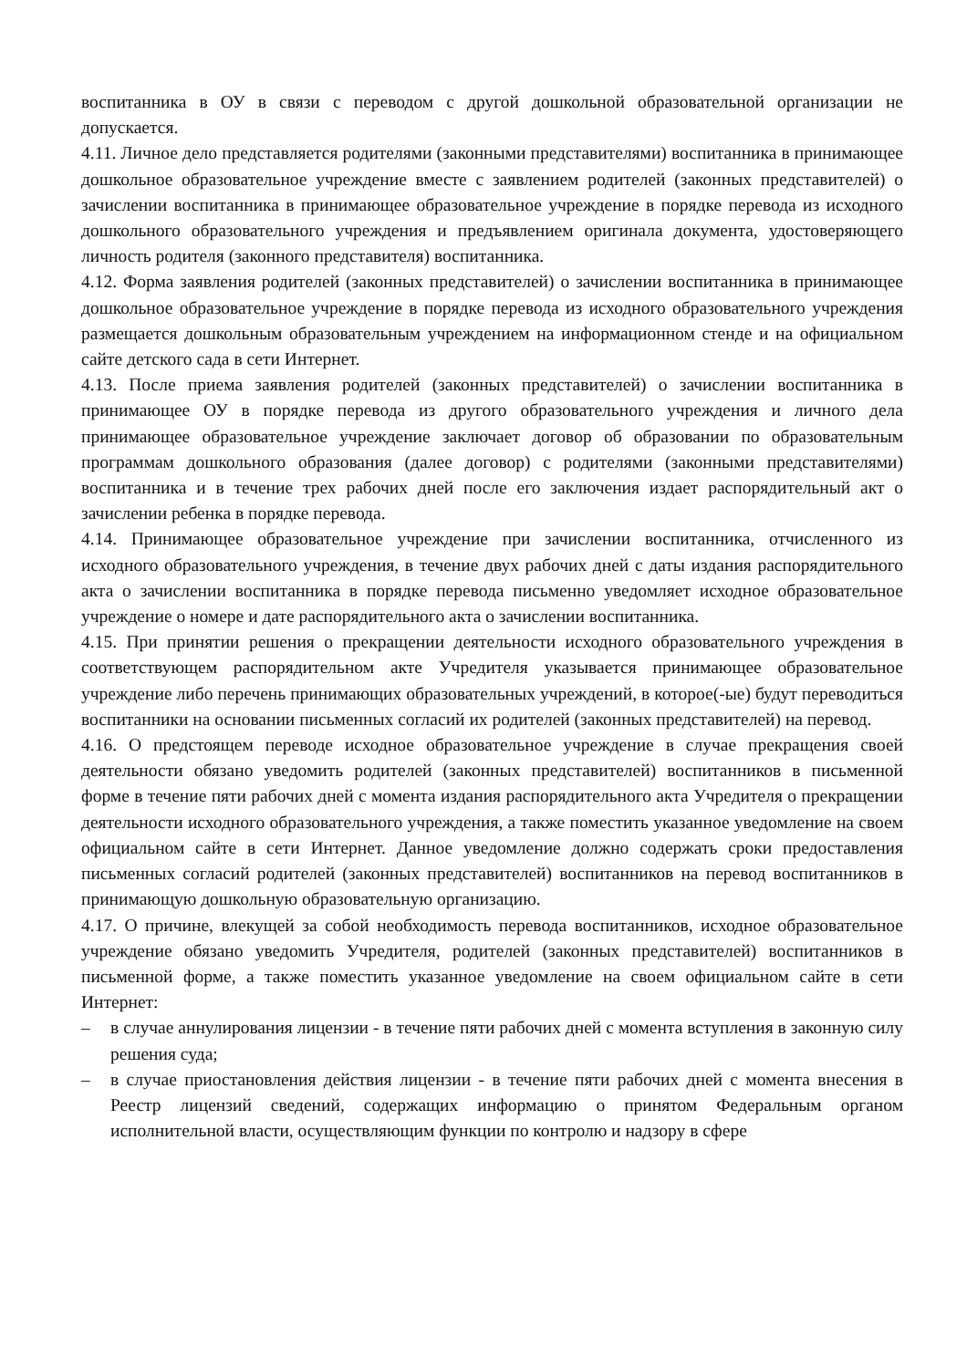воспитанника в ОУ в связи с переводом с другой дошкольной образовательной организации не допускается.
4.11. Личное дело представляется родителями (законными представителями) воспитанника в принимающее дошкольное образовательное учреждение вместе с заявлением родителей (законных представителей) о зачислении воспитанника в принимающее образовательное учреждение в порядке перевода из исходного дошкольного образовательного учреждения и предъявлением оригинала документа, удостоверяющего личность родителя (законного представителя) воспитанника.
4.12. Форма заявления родителей (законных представителей) о зачислении воспитанника в принимающее дошкольное образовательное учреждение в порядке перевода из исходного образовательного учреждения размещается дошкольным образовательным учреждением на информационном стенде и на официальном сайте детского сада в сети Интернет.
4.13. После приема заявления родителей (законных представителей) о зачислении воспитанника в принимающее ОУ в порядке перевода из другого образовательного учреждения и личного дела принимающее образовательное учреждение заключает договор об образовании по образовательным программам дошкольного образования (далее договор) с родителями (законными представителями) воспитанника и в течение трех рабочих дней после его заключения издает распорядительный акт о зачислении ребенка в порядке перевода.
4.14. Принимающее образовательное учреждение при зачислении воспитанника, отчисленного из исходного образовательного учреждения, в течение двух рабочих дней с даты издания распорядительного акта о зачислении воспитанника в порядке перевода письменно уведомляет исходное образовательное учреждение о номере и дате распорядительного акта о зачислении воспитанника.
4.15. При принятии решения о прекращении деятельности исходного образовательного учреждения в соответствующем распорядительном акте Учредителя указывается принимающее образовательное учреждение либо перечень принимающих образовательных учреждений, в которое(-ые) будут переводиться воспитанники на основании письменных согласий их родителей (законных представителей) на перевод.
4.16. О предстоящем переводе исходное образовательное учреждение в случае прекращения своей деятельности обязано уведомить родителей (законных представителей) воспитанников в письменной форме в течение пяти рабочих дней с момента издания распорядительного акта Учредителя о прекращении деятельности исходного образовательного учреждения, а также поместить указанное уведомление на своем официальном сайте в сети Интернет. Данное уведомление должно содержать сроки предоставления письменных согласий родителей (законных представителей) воспитанников на перевод воспитанников в принимающую дошкольную образовательную организацию.
4.17. О причине, влекущей за собой необходимость перевода воспитанников, исходное образовательное учреждение обязано уведомить Учредителя, родителей (законных представителей) воспитанников в письменной форме, а также поместить указанное уведомление на своем официальном сайте в сети Интернет:
– в случае аннулирования лицензии - в течение пяти рабочих дней с момента вступления в законную силу решения суда;
– в случае приостановления действия лицензии - в течение пяти рабочих дней с момента внесения в Реестр лицензий сведений, содержащих информацию о принятом Федеральным органом исполнительной власти, осуществляющим функции по контролю и надзору в сфере